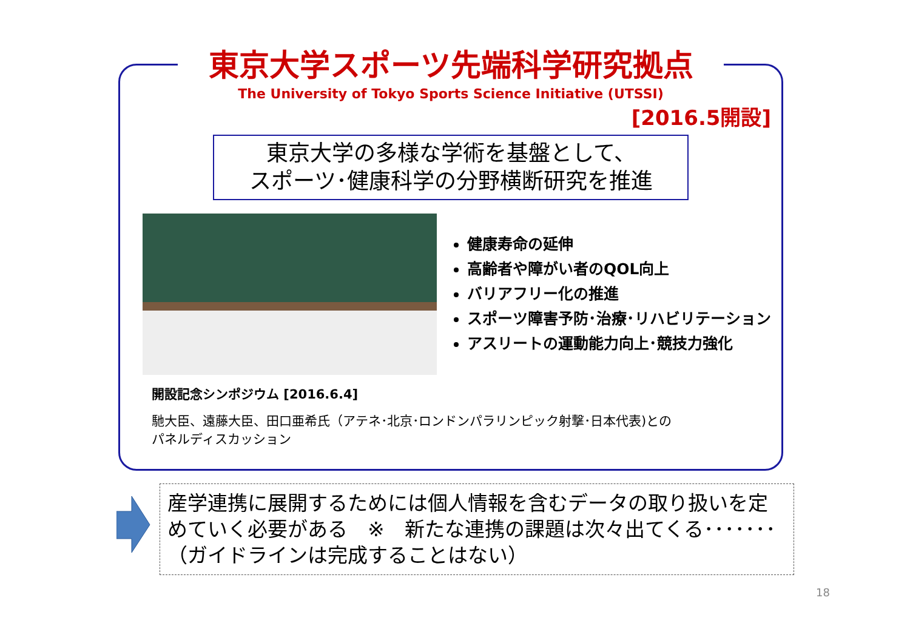東京大学スポーツ先端科学研究拠点
The University of Tokyo Sports Science Initiative (UTSSI)
[2016.5開設]
東京大学の多様な学術を基盤として、
スポーツ･健康科学の分野横断研究を推進
健康寿命の延伸
高齢者や障がい者のQOL向上
バリアフリー化の推進
スポーツ障害予防･治療･リハビリテーション
アスリートの運動能力向上･競技力強化
開設記念シンポジウム [2016.6.4]
馳大臣、遠藤大臣、田口亜希氏（アテネ･北京･ロンドンパラリンピック射撃･日本代表)との
パネルディスカッション
産学連携に展開するためには個人情報を含むデータの取り扱いを定めていく必要がある　※　新たな連携の課題は次々出てくる･･･････
（ガイドラインは完成することはない）
18